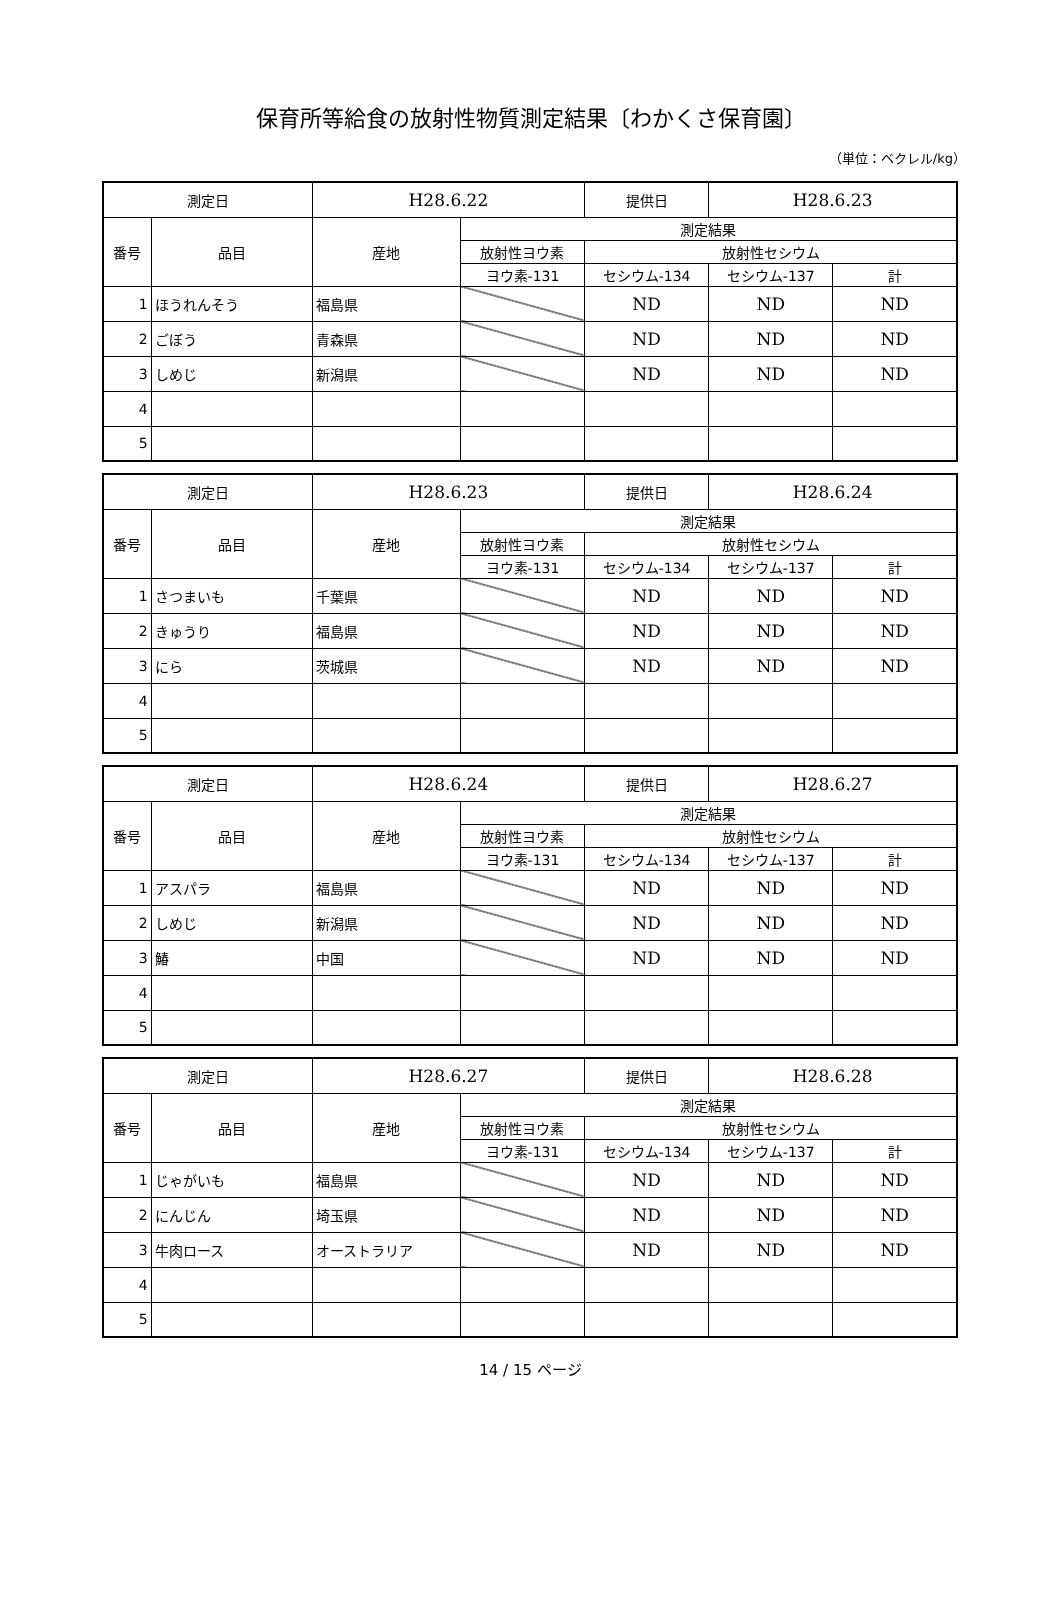保育所等給食の放射性物質測定結果〔わかくさ保育園〕
（単位：ベクレル/kg）
| 測定日 | | H28.6.22 | | 提供日 | H28.6.23 | |
| 番号 | 品目 | 産地 | 測定結果 | | | |
| | | | 放射性ヨウ素 | 放射性セシウム | | |
| | | | ヨウ素-131 | セシウム-134 | セシウム-137 | 計 |
| 1 | ほうれんそう | 福島県 | | ND | ND | ND |
| 2 | ごぼう | 青森県 | | ND | ND | ND |
| 3 | しめじ | 新潟県 | | ND | ND | ND |
| 4 | | | | | | |
| 5 | | | | | | |
| 測定日 | | H28.6.23 | | 提供日 | H28.6.24 | |
| 番号 | 品目 | 産地 | 測定結果 | | | |
| | | | 放射性ヨウ素 | 放射性セシウム | | |
| | | | ヨウ素-131 | セシウム-134 | セシウム-137 | 計 |
| 1 | さつまいも | 千葉県 | | ND | ND | ND |
| 2 | きゅうり | 福島県 | | ND | ND | ND |
| 3 | にら | 茨城県 | | ND | ND | ND |
| 4 | | | | | | |
| 5 | | | | | | |
| 測定日 | | H28.6.24 | | 提供日 | H28.6.27 | |
| 番号 | 品目 | 産地 | 測定結果 | | | |
| | | | 放射性ヨウ素 | 放射性セシウム | | |
| | | | ヨウ素-131 | セシウム-134 | セシウム-137 | 計 |
| 1 | アスパラ | 福島県 | | ND | ND | ND |
| 2 | しめじ | 新潟県 | | ND | ND | ND |
| 3 | 鰆 | 中国 | | ND | ND | ND |
| 4 | | | | | | |
| 5 | | | | | | |
| 測定日 | | H28.6.27 | | 提供日 | H28.6.28 | |
| 番号 | 品目 | 産地 | 測定結果 | | | |
| | | | 放射性ヨウ素 | 放射性セシウム | | |
| | | | ヨウ素-131 | セシウム-134 | セシウム-137 | 計 |
| 1 | じゃがいも | 福島県 | | ND | ND | ND |
| 2 | にんじん | 埼玉県 | | ND | ND | ND |
| 3 | 牛肉ロース | オーストラリア | | ND | ND | ND |
| 4 | | | | | | |
| 5 | | | | | | |
14 / 15 ページ